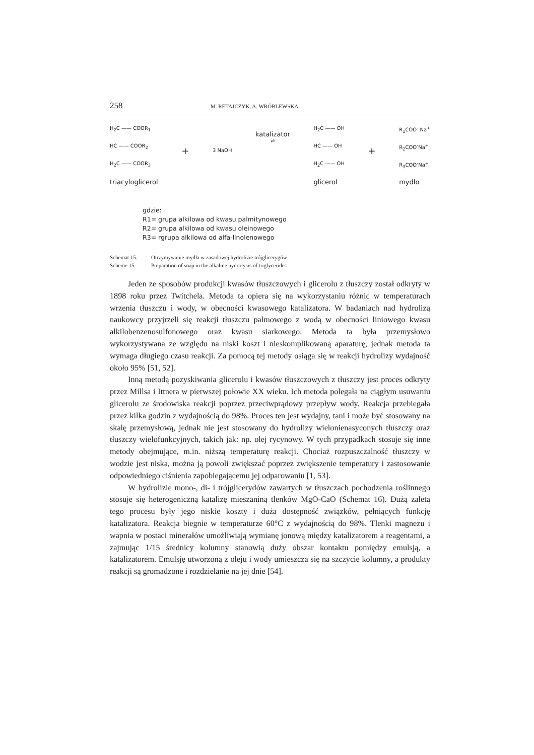258 M. RETAJCZYK, A. WRÓBLEWSKA
H<sub>2</sub>C —— COOR<sub>1</sub>
HC —— COOR<sub>2</sub>
H<sub>2</sub>C —— COOR<sub>3</sub>
triacyloglicerol
+
3 NaOH
katalizator
⇌
H<sub>2</sub>C —— OH
HC —— OH
H<sub>2</sub>C —— OH
glicerol
+
R<sub>1</sub>COO<sup>-</sup> Na<sup>+</sup>
R<sub>2</sub>COO<sup>-</sup>Na<sup>+</sup>
R<sub>3</sub>COO<sup>-</sup>Na<sup>+</sup>
mydlo
gdzie:
R1= grupa alkilowa od kwasu palmitynowego
R2= grupa alkilowa od kwasu oleinowego
R3= rgrupa alkilowa od alfa-linolenowego
Schemat 15. Otrzymywanie mydła w zasadowej hydrolizie trójglicerygów
Scheme 15. Preparation of soap in the alkaline hydrolysis of triglycerides
Jeden ze sposobów produkcji kwasów tłuszczowych i glicerolu z tłuszczy został odkryty w 1898 roku przez Twitchela. Metoda ta opiera się na wykorzystaniu róż­nic w temperaturach wrzenia tłuszczu i wody, w obecności kwasowego katalizatora. W badaniach nad hydrolizą naukowcy przyjrzeli się reakcji tłuszczu palmowego z wodą w obecności liniowego kwasu alkilobenzenosulfonowego oraz kwasu siar­kowego. Metoda ta była przemysłowo wykorzystywana ze względu na niski koszt i nieskomplikowaną aparaturę, jednak metoda ta wymaga długiego czasu reakcji. Za pomocą tej metody osiąga się w reakcji hydrolizy wydajność około 95% [51, 52].
Inną metodą pozyskiwania glicerolu i kwasów tłuszczowych z tłuszczy jest proces odkryty przez Millsa i Ittnera w pierwszej połowie XX wieku. Ich metoda polegała na ciągłym usuwaniu glicerolu ze środowiska reakcji poprzez przeciwprą­dowy przepływ wody. Reakcja przebiegała przez kilka godzin z wydajnością do 98%. Proces ten jest wydajny, tani i może być stosowany na skalę przemysłową, jednak nie jest stosowany do hydrolizy wielonienasyconych tłuszczy oraz tłuszczy wielofunk­cyjnych, takich jak: np. olej rycynowy. W tych przypadkach stosuje się inne metody obejmujące, m.in. niższą temperaturę reakcji. Chociaż rozpuszczalność tłuszczy w wodzie jest niska, można ją powoli zwiększać poprzez zwiększenie temperatury i zastosowanie odpowiedniego ciśnienia zapobiegającemu jej odparowaniu [1, 53].
W hydrolizie mono-, di- i trójglicerydów zawartych w tłuszczach pochodze­nia roślinnego stosuje się heterogeniczną katalizę mieszaniną tlenków MgO-CaO (Schemat 16). Dużą zaletą tego procesu były jego niskie koszty i duża dostępność związków, pełniących funkcję katalizatora. Reakcja biegnie w temperaturze 60°C z wydajnością do 98%. Tlenki magnezu i wapnia w postaci minerałów umożliwiają wymianę jonową między katalizatorem a reagentami, a zajmując 1/15 średnicy kolumny stanowią duży obszar kontaktu pomiędzy emulsją, a katalizatorem. Emul­sję utworzoną z oleju i wody umieszcza się na szczycie kolumny, a produkty reakcji są gromadzone i rozdzielanie na jej dnie [54].